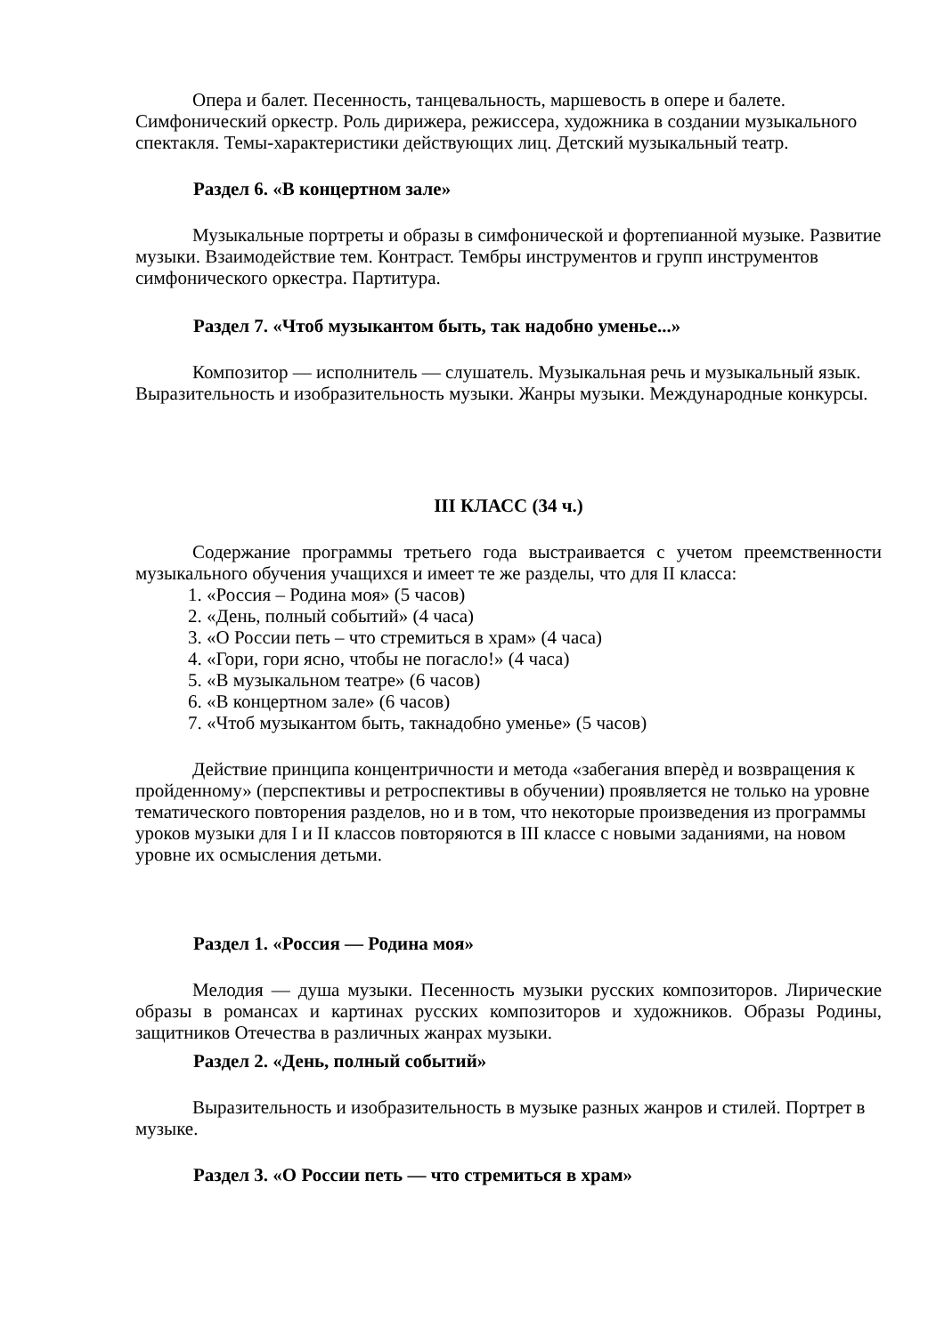Опера и балет. Песенность, танцевальность, маршевость в опере и балете. Симфонический оркестр. Роль дирижера, режиссера, художника в создании музыкального спектакля. Темы-характеристики действующих лиц. Детский музыкальный театр.
Раздел 6. «В концертном зале»
Музыкальные портреты и образы в симфонической и фортепианной музыке. Развитие музыки. Взаимодействие тем. Контраст. Тембры инструментов и групп инструментов симфонического оркестра. Партитура.
Раздел 7. «Чтоб музыкантом быть, так надобно уменье...»
Композитор — исполнитель — слушатель. Музыкальная речь и музыкальный язык. Выразительность и изобразительность музыки. Жанры музыки. Международные конкурсы.
III КЛАСС (34 ч.)
Содержание программы третьего года выстраивается с учетом преемственности музыкального обучения учащихся и имеет те же разделы, что для II класса:
1. «Россия – Родина моя» (5 часов)
2. «День, полный событий» (4 часа)
3. «О России петь – что стремиться в храм» (4 часа)
4. «Гори, гори ясно, чтобы не погасло!» (4 часа)
5. «В музыкальном театре» (6 часов)
6. «В концертном зале» (6 часов)
7. «Чтоб музыкантом быть, такнадобно уменье» (5 часов)
Действие принципа концентричности и метода «забегания вперѐд и возвращения к пройденному» (перспективы и ретроспективы в обучении) проявляется не только на уровне тематического повторения разделов, но и в том, что некоторые произведения из программы уроков музыки для I и II классов повторяются в III классе с новыми заданиями, на новом уровне их осмысления детьми.
Раздел 1. «Россия — Родина моя»
Мелодия — душа музыки. Песенность музыки русских композиторов. Лирические образы в романсах и картинах русских композиторов и художников. Образы Родины, защитников Отечества в различных жанрах музыки.
Раздел 2. «День, полный событий»
Выразительность и изобразительность в музыке разных жанров и стилей. Портрет в музыке.
Раздел 3. «О России петь — что стремиться в храм»